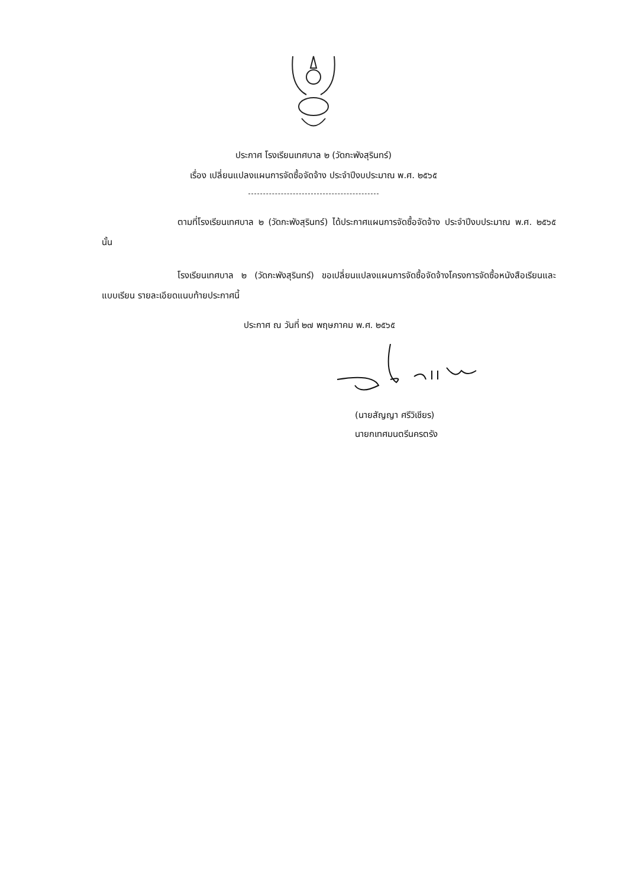ประกาศ โรงเรียนเทศบาล ๒ (วัดกะพังสุรินทร์)
เรื่อง เปลี่ยนแปลงแผนการจัดซื้อจัดจ้าง ประจำปีงบประมาณ พ.ศ. ๒๕๖๕
ตามที่โรงเรียนเทศบาล ๒ (วัดกะพังสุรินทร์) ได้ประกาศแผนการจัดซื้อจัดจ้าง ประจำปีงบประมาณ พ.ศ. ๒๕๖๕ นั้น
โรงเรียนเทศบาล ๒ (วัดกะพังสุรินทร์) ขอเปลี่ยนแปลงแผนการจัดซื้อจัดจ้างโครงการจัดซื้อหนังสือเรียนและแบบเรียน รายละเอียดแนบท้ายประกาศนี้
ประกาศ ณ วันที่ ๒๗ พฤษภาคม พ.ศ. ๒๕๖๕
(นายสัญญา ศรีวิเชียร)
นายกเทศมนตรีนครตรัง